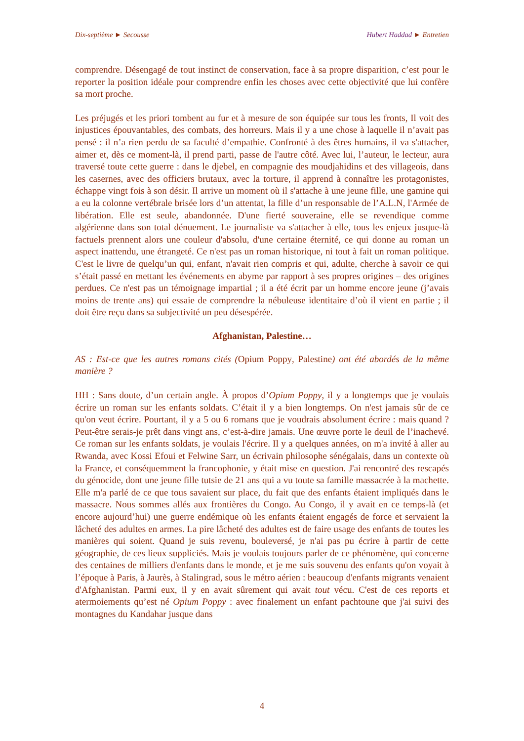Dix-septième ► Secousse Hubert Haddad ► Entretien
comprendre. Désengagé de tout instinct de conservation, face à sa propre disparition, c’est pour le reporter la position idéale pour comprendre enfin les choses avec cette objectivité que lui confère sa mort proche.
Les préjugés et les priori tombent au fur et à mesure de son équipée sur tous les fronts, Il voit des injustices épouvantables, des combats, des horreurs. Mais il y a une chose à laquelle il n’avait pas pensé : il n’a rien perdu de sa faculté d’empathie. Confronté à des êtres humains, il va s'attacher, aimer et, dès ce moment-là, il prend parti, passe de l'autre côté. Avec lui, l’auteur, le lecteur, aura traversé toute cette guerre : dans le djebel, en compagnie des moudjahidins et des villageois, dans les casernes, avec des officiers brutaux, avec la torture, il apprend à connaître les protagonistes, échappe vingt fois à son désir. Il arrive un moment où il s'attache à une jeune fille, une gamine qui a eu la colonne vertébrale brisée lors d’un attentat, la fille d’un responsable de l’A.L.N, l'Armée de libération. Elle est seule, abandonnée. D'une fierté souveraine, elle se revendique comme algérienne dans son total dénuement. Le journaliste va s'attacher à elle, tous les enjeux jusque-là factuels prennent alors une couleur d'absolu, d'une certaine éternité, ce qui donne au roman un aspect inattendu, une étrangeté. Ce n'est pas un roman historique, ni tout à fait un roman politique. C'est le livre de quelqu’un qui, enfant, n'avait rien compris et qui, adulte, cherche à savoir ce qui s’était passé en mettant les événements en abyme par rapport à ses propres origines – des origines perdues. Ce n'est pas un témoignage impartial ; il a été écrit par un homme encore jeune (j’avais moins de trente ans) qui essaie de comprendre la nébuleuse identitaire d’où il vient en partie ; il doit être reçu dans sa subjectivité un peu désespérée.
Afghanistan, Palestine…
AS : Est-ce que les autres romans cités (Opium Poppy, Palestine) ont été abordés de la même manière ?
HH : Sans doute, d’un certain angle. À propos d’Opium Poppy, il y a longtemps que je voulais écrire un roman sur les enfants soldats. C’était il y a bien longtemps. On n'est jamais sûr de ce qu'on veut écrire. Pourtant, il y a 5 ou 6 romans que je voudrais absolument écrire : mais quand ? Peut-être serais-je prêt dans vingt ans, c’est-à-dire jamais. Une œuvre porte le deuil de l’inachevé. Ce roman sur les enfants soldats, je voulais l'écrire. Il y a quelques années, on m'a invité à aller au Rwanda, avec Kossi Efoui et Felwine Sarr, un écrivain philosophe sénégalais, dans un contexte où la France, et conséquemment la francophonie, y était mise en question. J'ai rencontré des rescapés du génocide, dont une jeune fille tutsie de 21 ans qui a vu toute sa famille massacrée à la machette. Elle m'a parlé de ce que tous savaient sur place, du fait que des enfants étaient impliqués dans le massacre. Nous sommes allés aux frontières du Congo. Au Congo, il y avait en ce temps-là (et encore aujourd’hui) une guerre endémique où les enfants étaient engagés de force et servaient la lâcheté des adultes en armes. La pire lâcheté des adultes est de faire usage des enfants de toutes les manières qui soient. Quand je suis revenu, bouleversé, je n'ai pas pu écrire à partir de cette géographie, de ces lieux suppliciés. Mais je voulais toujours parler de ce phénomène, qui concerne des centaines de milliers d'enfants dans le monde, et je me suis souvenu des enfants qu'on voyait à l’époque à Paris, à Jaurès, à Stalingrad, sous le métro aérien : beaucoup d'enfants migrants venaient d'Afghanistan. Parmi eux, il y en avait sûrement qui avait tout vécu. C'est de ces reports et atermoiements qu’est né Opium Poppy : avec finalement un enfant pachtoune que j'ai suivi des montagnes du Kandahar jusque dans
4